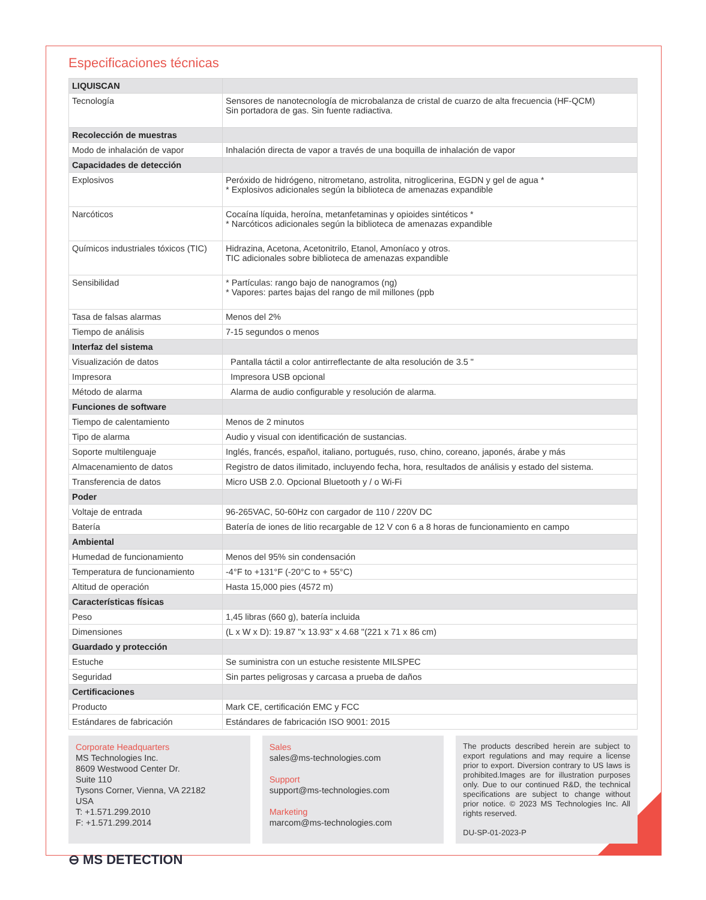Especificaciones técnicas
| LIQUISCAN | |
| Tecnología | Sensores de nanotecnología de microbalanza de cristal de cuarzo de alta frecuencia (HF-QCM) Sin portadora de gas. Sin fuente radiactiva. |
| Recolección de muestras | |
| Modo de inhalación de vapor | Inhalación directa de vapor a través de una boquilla de inhalación de vapor |
| Capacidades de detección | |
| Explosivos | Peróxido de hidrógeno, nitrometano, astrolita, nitroglicerina, EGDN y gel de agua * * Explosivos adicionales según la biblioteca de amenazas expandible |
| Narcóticos | Cocaína líquida, heroína, metanfetaminas y opioides sintéticos * * Narcóticos adicionales según la biblioteca de amenazas expandible |
| Químicos industriales tóxicos (TIC) | Hidrazina, Acetona, Acetonitrilo, Etanol, Amoníaco y otros. TIC adicionales sobre biblioteca de amenazas expandible |
| Sensibilidad | * Partículas: rango bajo de nanogramos (ng) * Vapores: partes bajas del rango de mil millones (ppb |
| Tasa de falsas alarmas | Menos del 2% |
| Tiempo de análisis | 7-15 segundos o menos |
| Interfaz del sistema | |
| Visualización de datos | Pantalla táctil a color antirreflectante de alta resolución de 3.5 " |
| Impresora | Impresora USB opcional |
| Método de alarma | Alarma de audio configurable y resolución de alarma. |
| Funciones de software | |
| Tiempo de calentamiento | Menos de 2 minutos |
| Tipo de alarma | Audio y visual con identificación de sustancias. |
| Soporte multilenguaje | Inglés, francés, español, italiano, portugués, ruso, chino, coreano, japonés, árabe y más |
| Almacenamiento de datos | Registro de datos ilimitado, incluyendo fecha, hora, resultados de análisis y estado del sistema. |
| Transferencia de datos | Micro USB 2.0. Opcional Bluetooth y / o Wi-Fi |
| Poder | |
| Voltaje de entrada | 96-265VAC, 50-60Hz con cargador de 110 / 220V DC |
| Batería | Batería de iones de litio recargable de 12 V con 6 a 8 horas de funcionamiento en campo |
| Ambiental | |
| Humedad de funcionamiento | Menos del 95% sin condensación |
| Temperatura de funcionamiento | -4°F to +131°F (-20°C to + 55°C) |
| Altitud de operación | Hasta 15,000 pies (4572 m) |
| Características físicas | |
| Peso | 1,45 libras (660 g), batería incluida |
| Dimensiones | (L x W x D): 19.87 "x 13.93" x 4.68 "(221 x 71 x 86 cm) |
| Guardado y protección | |
| Estuche | Se suministra con un estuche resistente MILSPEC |
| Seguridad | Sin partes peligrosas y carcasa a prueba de daños |
| Certificaciones | |
| Producto | Mark CE, certificación EMC y FCC |
| Estándares de fabricación | Estándares de fabricación ISO 9001: 2015 |
Corporate Headquarters
MS Technologies Inc.
8609 Westwood Center Dr.
Suite 110
Tysons Corner, Vienna, VA 22182
USA
T: +1.571.299.2010
F: +1.571.299.2014
Sales
sales@ms-technologies.com
Support
support@ms-technologies.com
Marketing
marcom@ms-technologies.com
The products described herein are subject to export regulations and may require a license prior to export. Diversion contrary to US laws is prohibited.Images are for illustration purposes only. Due to our continued R&D, the technical specifications are subject to change without prior notice. © 2023 MS Technologies Inc. All rights reserved.
DU-SP-01-2023-P
⊖ MS DETECTION